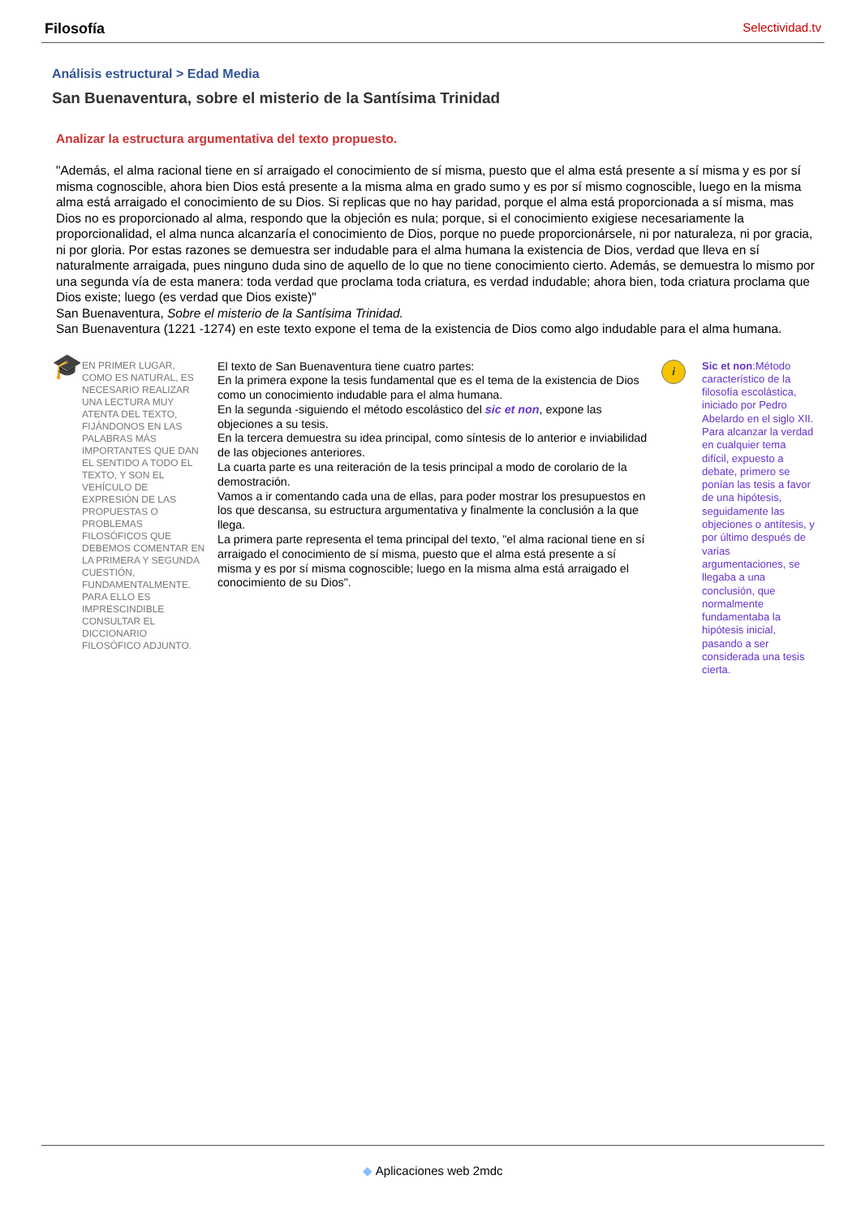Filosofía Selectividad.tv
Análisis estructural > Edad Media
San Buenaventura, sobre el misterio de la Santísima Trinidad
Analizar la estructura argumentativa del texto propuesto.
"Además, el alma racional tiene en sí arraigado el conocimiento de sí misma, puesto que el alma está presente a sí misma y es por sí misma cognoscible, ahora bien Dios está presente a la misma alma en grado sumo y es por sí mismo cognoscible, luego en la misma alma está arraigado el conocimiento de su Dios. Si replicas que no hay paridad, porque el alma está proporcionada a sí misma, mas Dios no es proporcionado al alma, respondo que la objeción es nula; porque, si el conocimiento exigiese necesariamente la proporcionalidad, el alma nunca alcanzaría el conocimiento de Dios, porque no puede proporcionársele, ni por naturaleza, ni por gracia, ni por gloria. Por estas razones se demuestra ser indudable para el alma humana la existencia de Dios, verdad que lleva en sí naturalmente arraigada, pues ninguno duda sino de aquello de lo que no tiene conocimiento cierto. Además, se demuestra lo mismo por una segunda vía de esta manera: toda verdad que proclama toda criatura, es verdad indudable; ahora bien, toda criatura proclama que Dios existe; luego (es verdad que Dios existe)"
San Buenaventura, Sobre el misterio de la Santísima Trinidad.
San Buenaventura (1221 -1274) en este texto expone el tema de la existencia de Dios como algo indudable para el alma humana.
🎓
EN PRIMER LUGAR, COMO ES NATURAL, ES NECESARIO REALIZAR UNA LECTURA MUY ATENTA DEL TEXTO, FIJÁNDONOS EN LAS PALABRAS MÁS IMPORTANTES QUE DAN EL SENTIDO A TODO EL TEXTO, Y SON EL VEHÍCULO DE EXPRESIÓN DE LAS PROPUESTAS O PROBLEMAS FILOSÓFICOS QUE DEBEMOS COMENTAR EN LA PRIMERA Y SEGUNDA CUESTIÓN, FUNDAMENTALMENTE. PARA ELLO ES IMPRESCINDIBLE CONSULTAR EL DICCIONARIO FILOSÓFICO ADJUNTO.
El texto de San Buenaventura tiene cuatro partes:
En la primera expone la tesis fundamental que es el tema de la existencia de Dios como un conocimiento indudable para el alma humana.
En la segunda -siguiendo el método escolástico del sic et non, expone las objeciones a su tesis.
En la tercera demuestra su idea principal, como síntesis de lo anterior e inviabilidad de las objeciones anteriores.
La cuarta parte es una reiteración de la tesis principal a modo de corolario de la demostración.
Vamos a ir comentando cada una de ellas, para poder mostrar los presupuestos en los que descansa, su estructura argumentativa y finalmente la conclusión a la que llega.
La primera parte representa el tema principal del texto, "el alma racional tiene en sí arraigado el conocimiento de sí misma, puesto que el alma está presente a sí misma y es por sí misma cognoscible; luego en la misma alma está arraigado el conocimiento de su Dios".
i
Sic et non:Método característico de la filosofía escolástica, iniciado por Pedro Abelardo en el siglo XII. Para alcanzar la verdad en cualquier tema difícil, expuesto a debate, primero se ponían las tesis a favor de una hipótesis, seguidamente las objeciones o antítesis, y por último después de varias argumentaciones, se llegaba a una conclusión, que normalmente fundamentaba la hipótesis inicial, pasando a ser considerada una tesis cierta.
◆ Aplicaciones web 2mdc